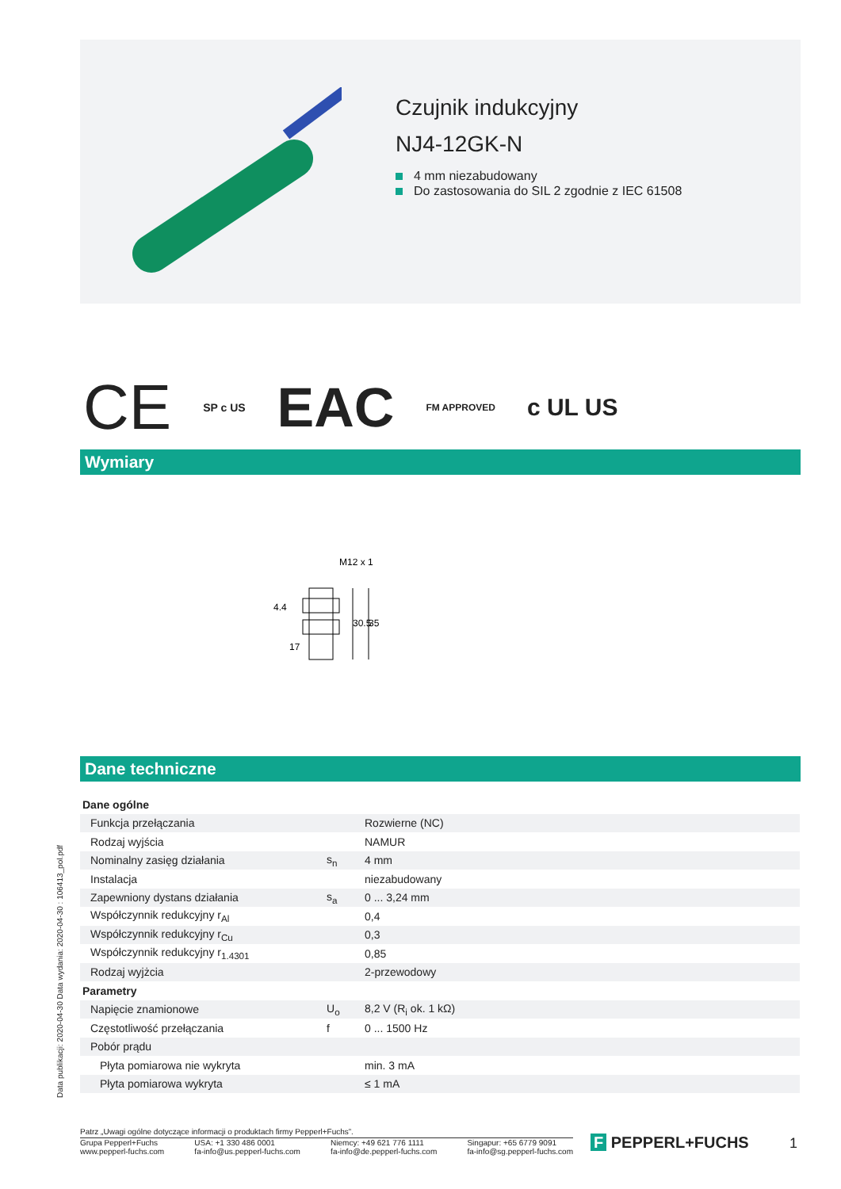Czujnik indukcyjny
NJ4-12GK-N
4 mm niezabudowany
Do zastosowania do SIL 2 zgodnie z IEC 61508
CE SP c US EAC FM APPROVED c UL US
Wymiary
M12 x 1
17
4.4
30.5
35
Dane techniczne
| Dane ogólne | | |
| Funkcja przełączania | | Rozwierne (NC) |
| Rodzaj wyjścia | | NAMUR |
| Nominalny zasięg działania | s<sub>n</sub> | 4 mm |
| Instalacja | | niezabudowany |
| Zapewniony dystans działania | s<sub>a</sub> | 0 ... 3,24 mm |
| Współczynnik redukcyjny r<sub>Al</sub> | | 0,4 |
| Współczynnik redukcyjny r<sub>Cu</sub> | | 0,3 |
| Współczynnik redukcyjny r<sub>1.4301</sub> | | 0,85 |
| Rodzaj wyjżcia | | 2-przewodowy |
| Parametry | | |
| Napięcie znamionowe | U<sub>o</sub> | 8,2 V (R<sub>i</sub> ok. 1 kΩ) |
| Częstotliwość przełączania | f | 0 ... 1500 Hz |
| Pobór prądu | | |
| Płyta pomiarowa nie wykryta | | min. 3 mA |
| Płyta pomiarowa wykryta | | ≤ 1 mA |
Data publikacji: 2020-04-30 Data wydania: 2020-04-30 : 106413_pol.pdf
Patrz „Uwagi ogólne dotyczące informacji o produktach firmy Pepperl+Fuchs”.
Grupa Pepperl+Fuchs
www.pepperl-fuchs.com
USA: +1 330 486 0001
fa-info@us.pepperl-fuchs.com
Niemcy: +49 621 776 1111
fa-info@de.pepperl-fuchs.com
Singapur: +65 6779 9091
fa-info@sg.pepperl-fuchs.com
F PEPPERL+FUCHS 1